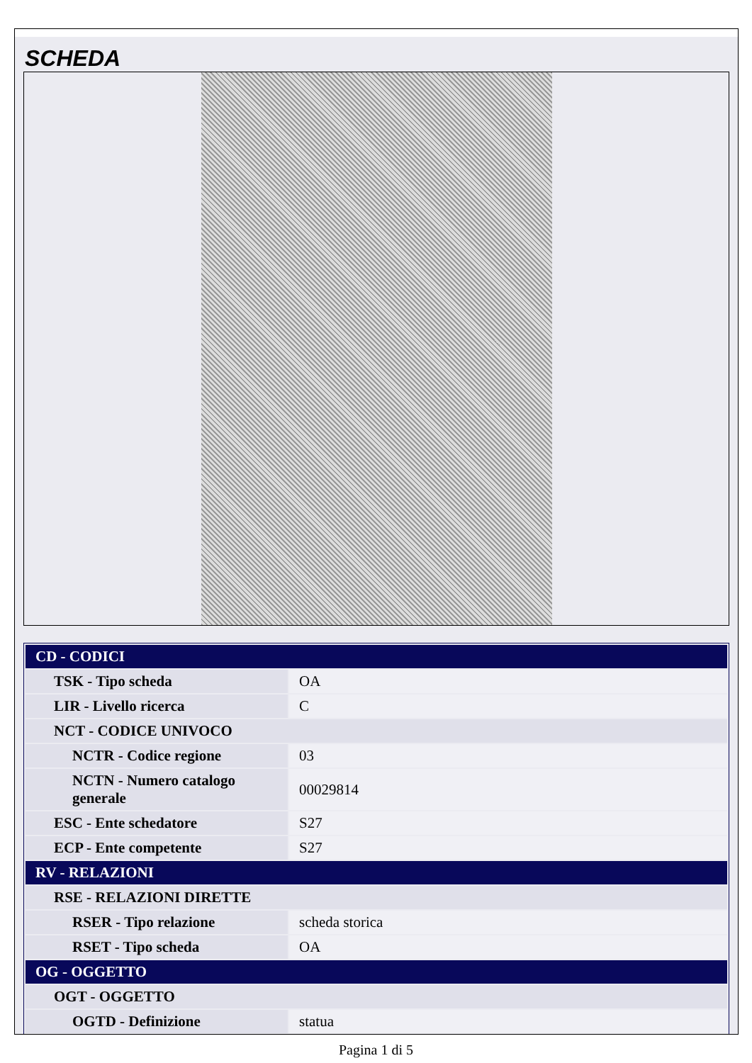SCHEDA
| CD - CODICI | |
| TSK - Tipo scheda | OA |
| LIR - Livello ricerca | C |
| NCT - CODICE UNIVOCO | |
| NCTR - Codice regione | 03 |
| NCTN - Numero catalogo generale | 00029814 |
| ESC - Ente schedatore | S27 |
| ECP - Ente competente | S27 |
| RV - RELAZIONI | |
| RSE - RELAZIONI DIRETTE | |
| RSER - Tipo relazione | scheda storica |
| RSET - Tipo scheda | OA |
| OG - OGGETTO | |
| OGT - OGGETTO | |
| OGTD - Definizione | statua |
Pagina 1 di 5